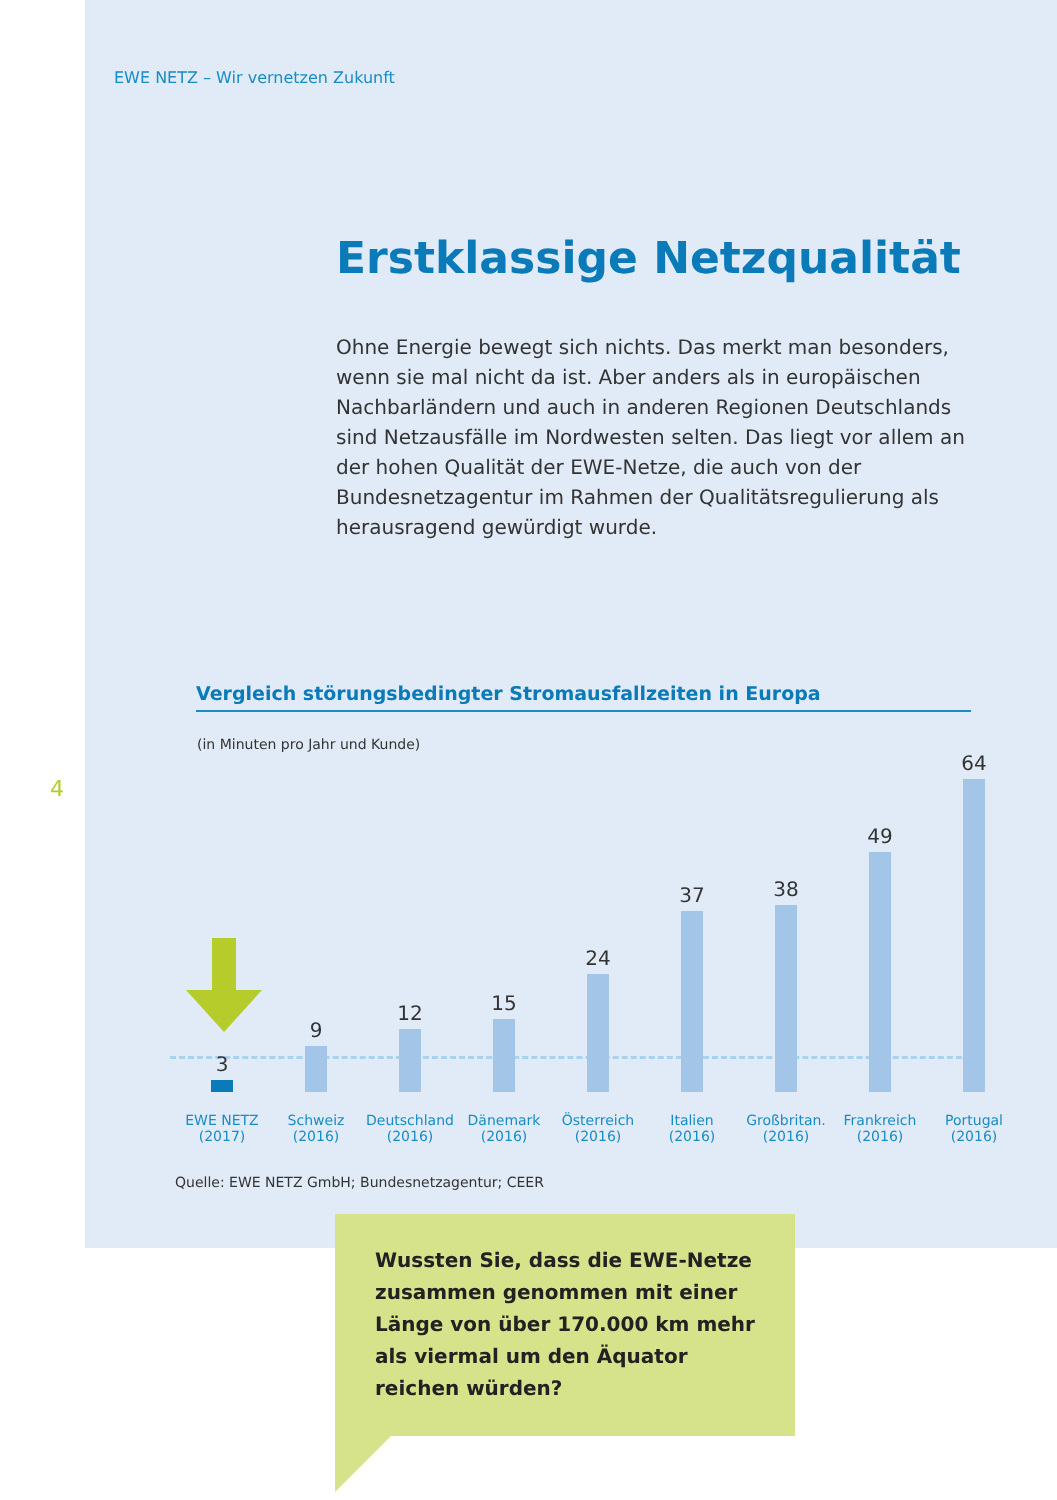EWE NETZ – Wir vernetzen Zukunft
Erstklassige Netzqualität
Ohne Energie bewegt sich nichts. Das merkt man besonders, wenn sie mal nicht da ist. Aber anders als in europäischen Nachbarländern und auch in anderen Regionen Deutschlands sind Netzausfälle im Nordwesten selten. Das liegt vor allem an der hohen Qualität der EWE-Netze, die auch von der Bundesnetzagentur im Rahmen der Qualitätsregulierung als herausragend gewürdigt wurde.
4
Vergleich störungsbedingter Stromausfallzeiten in Europa
(in Minuten pro Jahr und Kunde)
3
EWE NETZ
(2017)
9
Schweiz
(2016)
12
Deutschland
(2016)
15
Dänemark
(2016)
24
Österreich
(2016)
37
Italien
(2016)
38
Großbritan.
(2016)
49
Frankreich
(2016)
64
Portugal
(2016)
Quelle: EWE NETZ GmbH; Bundesnetzagentur; CEER
Wussten Sie, dass die EWE-Netze zusammen genommen mit einer Länge von über 170.000 km mehr als viermal um den Äquator reichen würden?